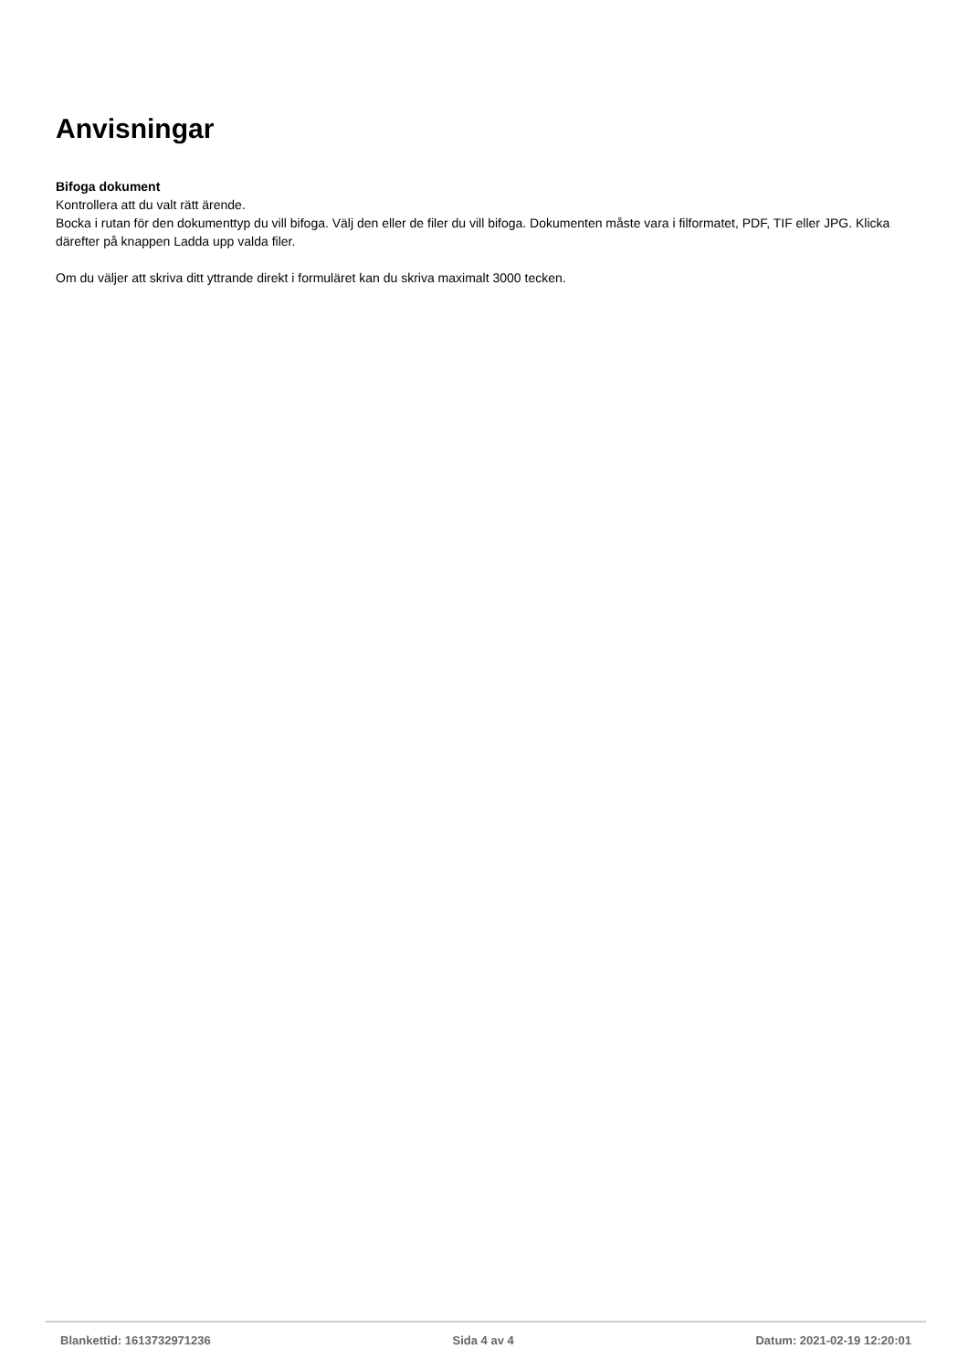Anvisningar
Bifoga dokument
Kontrollera att du valt rätt ärende.
Bocka i rutan för den dokumenttyp du vill bifoga. Välj den eller de filer du vill bifoga. Dokumenten måste vara i filformatet, PDF, TIF eller JPG. Klicka därefter på knappen Ladda upp valda filer.
Om du väljer att skriva ditt yttrande direkt i formuläret kan du skriva maximalt 3000 tecken.
Blankettid: 1613732971236 Sida 4 av 4 Datum: 2021-02-19 12:20:01